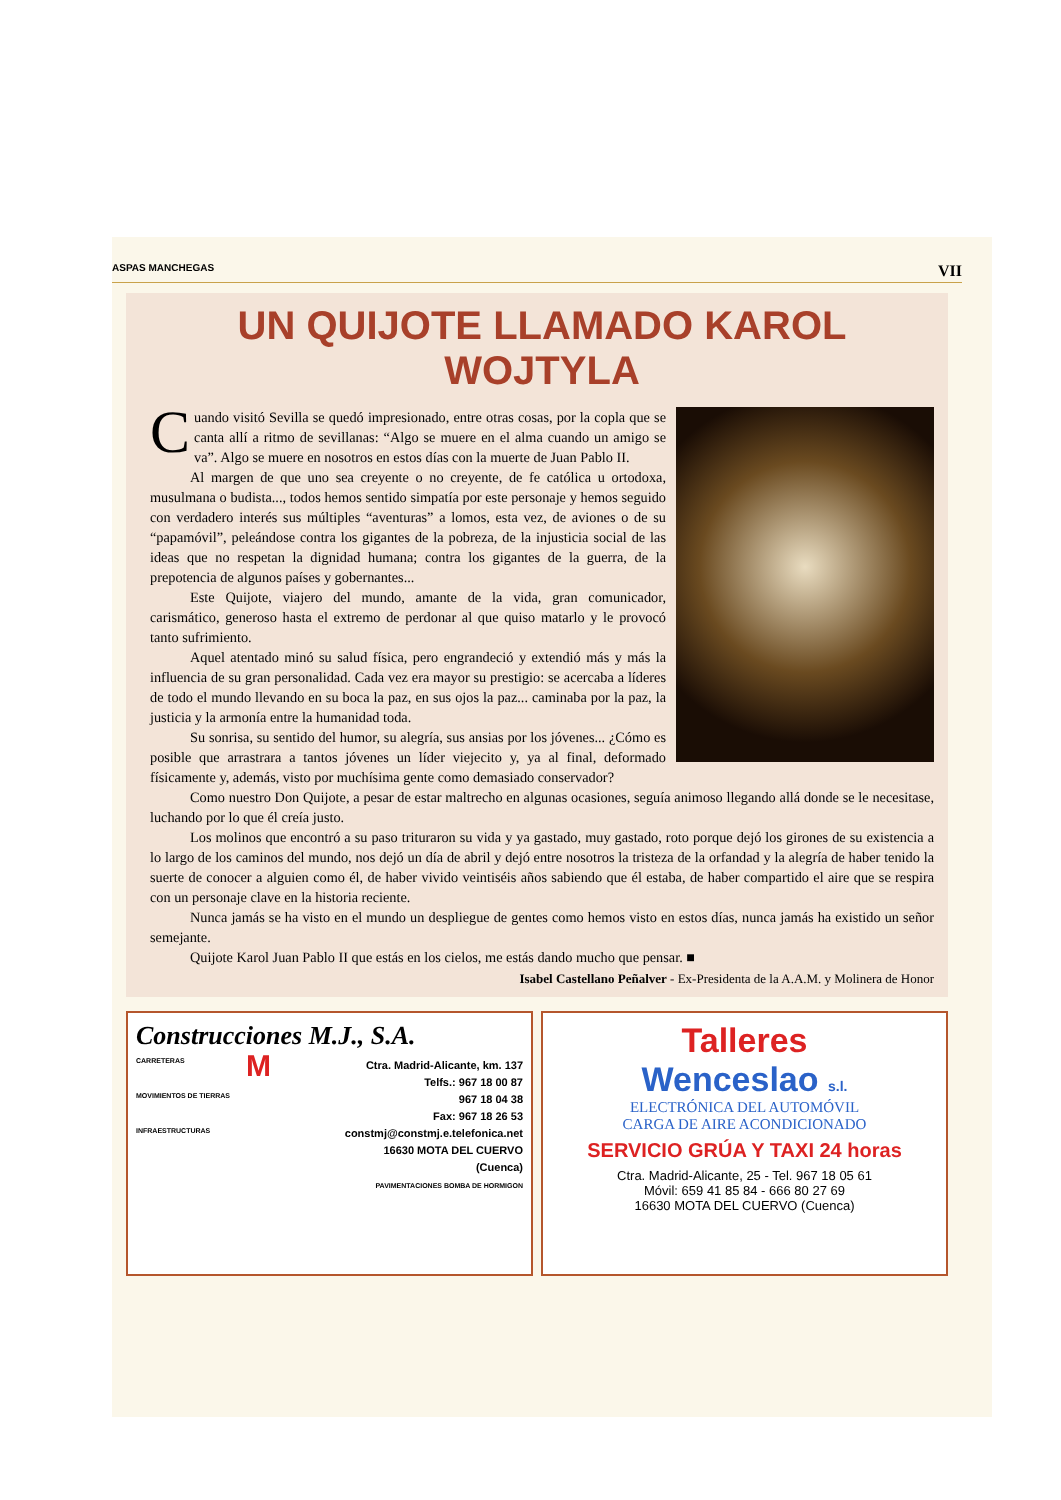ASPAS MANCHEGAS VII
UN QUIJOTE LLAMADO KAROL WOJTYLA
Cuando visitó Sevilla se quedó impresionado, entre otras cosas, por la copla que se canta allí a ritmo de sevillanas: “Algo se muere en el alma cuando un amigo se va”. Algo se muere en nosotros en estos días con la muerte de Juan Pablo II.
Al margen de que uno sea creyente o no creyente, de fe católica u ortodoxa, musulmana o budista..., todos hemos sentido simpatía por este personaje y hemos seguido con verdadero interés sus múltiples “aventuras” a lomos, esta vez, de aviones o de su “papamóvil”, peleándose contra los gigantes de la pobreza, de la injusticia social de las ideas que no respetan la dignidad humana; contra los gigantes de la guerra, de la prepotencia de algunos países y gobernantes...
Este Quijote, viajero del mundo, amante de la vida, gran comunicador, carismático, generoso hasta el extremo de perdonar al que quiso matarlo y le provocó tanto sufrimiento.
Aquel atentado minó su salud física, pero engrandeció y extendió más y más la influencia de su gran personalidad. Cada vez era mayor su prestigio: se acercaba a líderes de todo el mundo llevando en su boca la paz, en sus ojos la paz... caminaba por la paz, la justicia y la armonía entre la humanidad toda.
Su sonrisa, su sentido del humor, su alegría, sus ansias por los jóvenes... ¿Cómo es posible que arrastrara a tantos jóvenes un líder viejecito y, ya al final, deformado físicamente y, además, visto por muchísima gente como demasiado conservador?
Como nuestro Don Quijote, a pesar de estar maltrecho en algunas ocasiones, seguía animoso llegando allá donde se le necesitase, luchando por lo que él creía justo.
Los molinos que encontró a su paso trituraron su vida y ya gastado, muy gastado, roto porque dejó los girones de su existencia a lo largo de los caminos del mundo, nos dejó un día de abril y dejó entre nosotros la tristeza de la orfandad y la alegría de haber tenido la suerte de conocer a alguien como él, de haber vivido veintiséis años sabiendo que él estaba, de haber compartido el aire que se respira con un personaje clave en la historia reciente.
Nunca jamás se ha visto en el mundo un despliegue de gentes como hemos visto en estos días, nunca jamás ha existido un señor semejante.
Quijote Karol Juan Pablo II que estás en los cielos, me estás dando mucho que pensar. ■
Isabel Castellano Peñalver - Ex-Presidenta de la A.A.M. y Molinera de Honor
Construcciones M.J., S.A.
CARRETERAS
MOVIMIENTOS DE TIERRAS
INFRAESTRUCTURAS
MCtra. Madrid-Alicante, km. 137
Telfs.: 967 18 00 87
967 18 04 38
Fax: 967 18 26 53
constmj@constmj.e.telefonica.net
16630 MOTA DEL CUERVO
(Cuenca)
PAVIMENTACIONES BOMBA DE HORMIGON
Talleres
Wenceslao s.l.
ELECTRÓNICA DEL AUTOMÓVIL
CARGA DE AIRE ACONDICIONADO
SERVICIO GRÚA Y TAXI 24 horas
Ctra. Madrid-Alicante, 25 - Tel. 967 18 05 61
Móvil: 659 41 85 84 - 666 80 27 69
16630 MOTA DEL CUERVO (Cuenca)